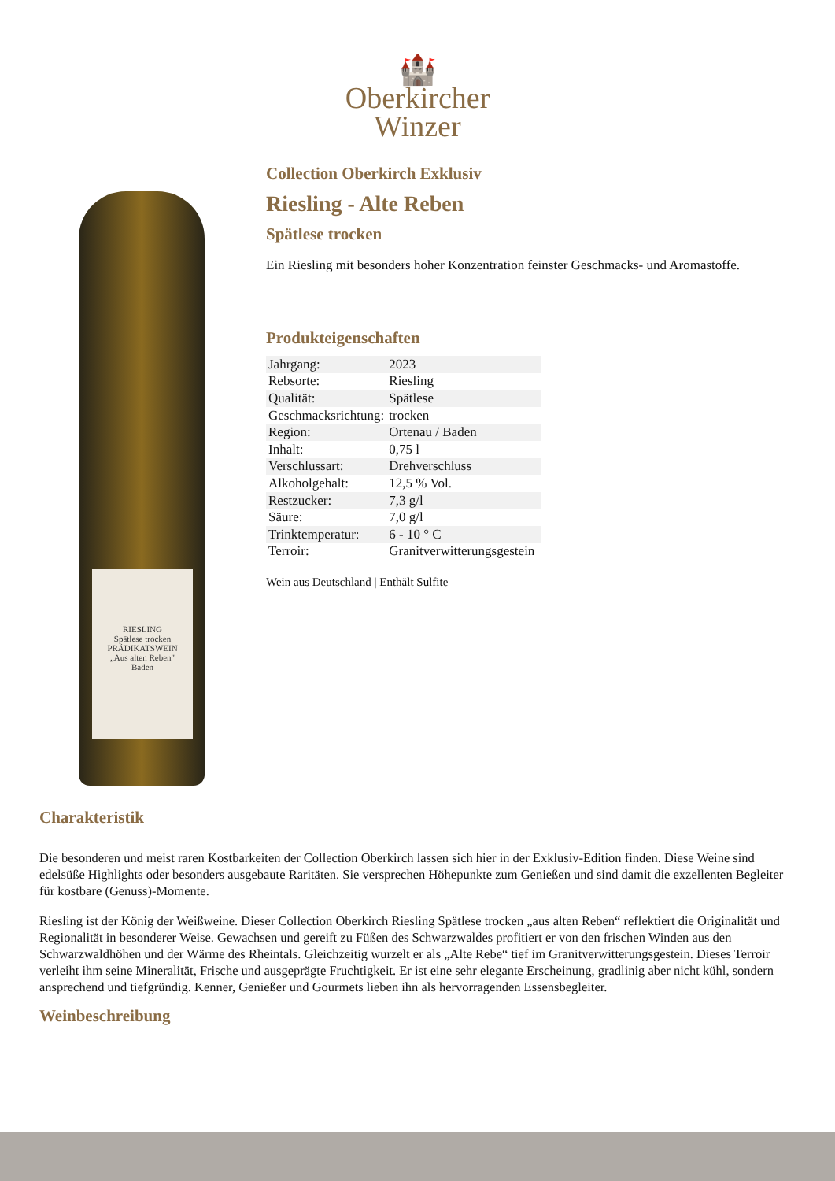🏰
Oberkircher
Winzer
RIESLING
Spätlese trocken
PRÄDIKATSWEIN
„Aus alten Reben"
Baden
Collection Oberkirch Exklusiv
Riesling - Alte Reben
Spätlese trocken
Ein Riesling mit besonders hoher Konzentration feinster Geschmacks- und Aromastoffe.
Produkteigenschaften
| Jahrgang: | 2023 |
| Rebsorte: | Riesling |
| Qualität: | Spätlese |
| Geschmacksrichtung: | trocken |
| Region: | Ortenau / Baden |
| Inhalt: | 0,75 l |
| Verschlussart: | Drehverschluss |
| Alkoholgehalt: | 12,5 % Vol. |
| Restzucker: | 7,3 g/l |
| Säure: | 7,0 g/l |
| Trinktemperatur: | 6 - 10 ° C |
| Terroir: | Granitverwitterungsgestein |
Wein aus Deutschland | Enthält Sulfite
Charakteristik
Die besonderen und meist raren Kostbarkeiten der Collection Oberkirch lassen sich hier in der Exklusiv-Edition finden. Diese Weine sind edelsüße Highlights oder besonders ausgebaute Raritäten. Sie versprechen Höhepunkte zum Genießen und sind damit die exzellenten Begleiter für kostbare (Genuss)-Momente.
Riesling ist der König der Weißweine. Dieser Collection Oberkirch Riesling Spätlese trocken „aus alten Reben“ reflektiert die Originalität und Regionalität in besonderer Weise. Gewachsen und gereift zu Füßen des Schwarzwaldes profitiert er von den frischen Winden aus den Schwarzwaldhöhen und der Wärme des Rheintals. Gleichzeitig wurzelt er als „Alte Rebe“ tief im Granitverwitterungsgestein. Dieses Terroir verleiht ihm seine Mineralität, Frische und ausgeprägte Fruchtigkeit. Er ist eine sehr elegante Erscheinung, gradlinig aber nicht kühl, sondern ansprechend und tiefgründig. Kenner, Genießer und Gourmets lieben ihn als hervorragenden Essensbegleiter.
Weinbeschreibung